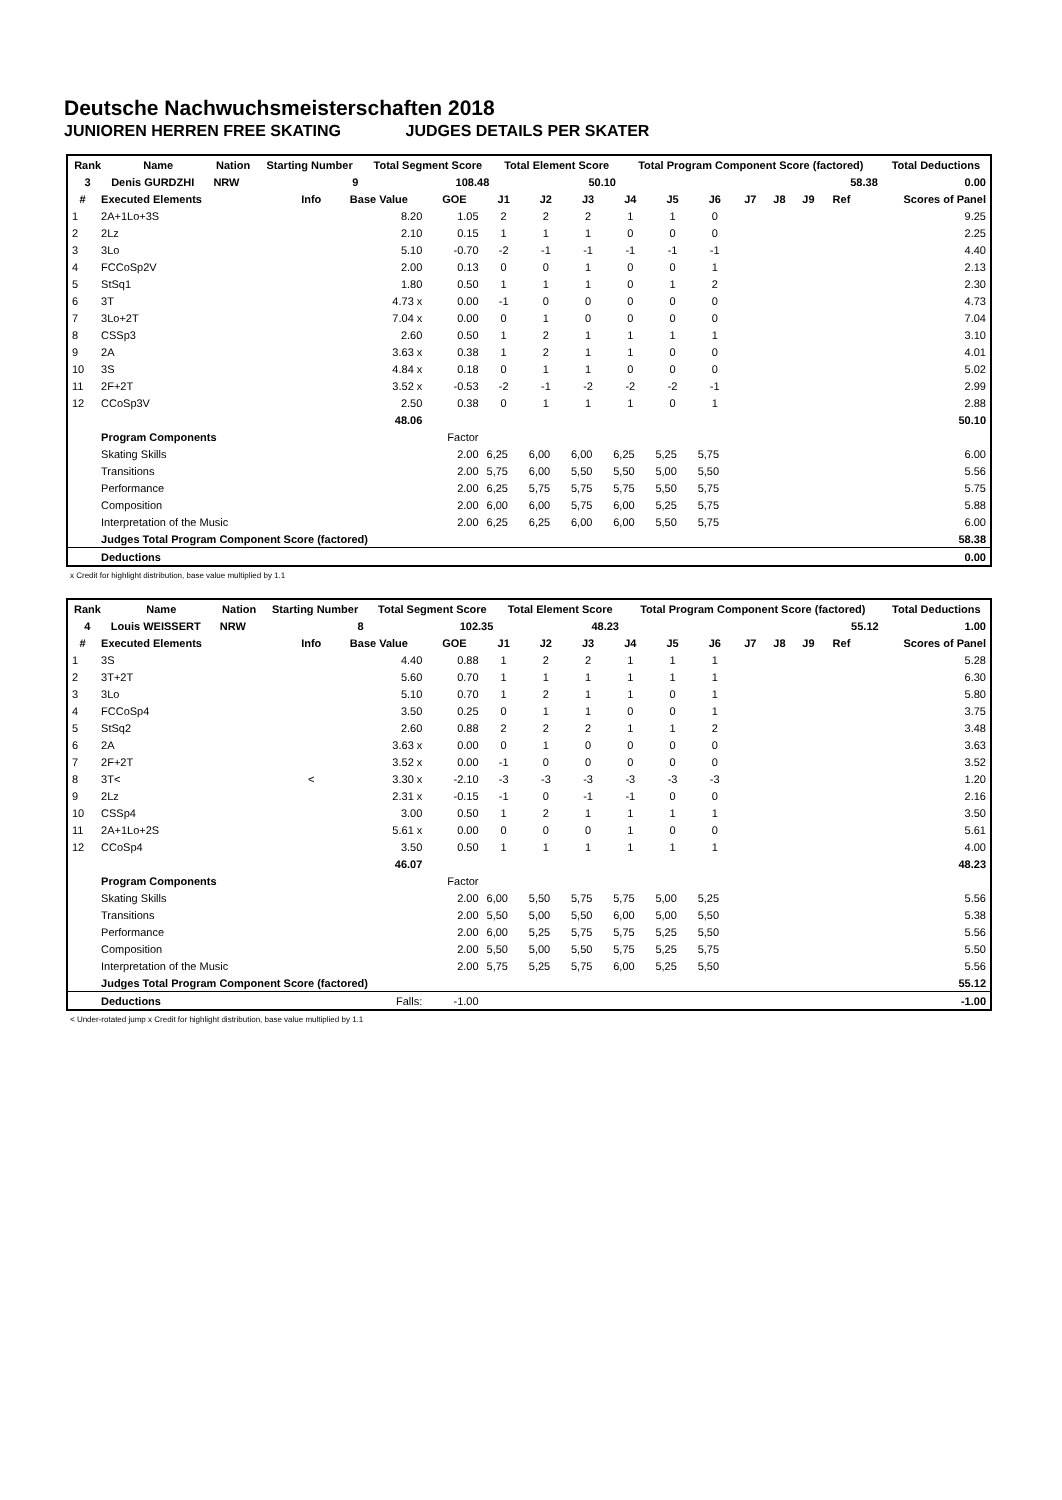Deutsche Nachwuchsmeisterschaften 2018
JUNIOREN HERREN FREE SKATING JUDGES DETAILS PER SKATER
| Rank | Name | Nation | Starting Number | Total Segment Score | Total Element Score | Total Program Component Score (factored) | Total Deductions |
| 3 | Denis GURDZHI | NRW | 9 | 108.48 | 50.10 | 58.38 | 0.00 |
| # | Executed Elements | Info | Base Value | GOE | J1 | J2 | J3 | J4 | J5 | J6 | J7 | J8 | J9 | Ref | Scores of Panel |
| --- | --- | --- | --- | --- | --- | --- | --- | --- | --- | --- | --- | --- | --- | --- | --- |
| 1 | 2A+1Lo+3S | | 8.20 | 1.05 | 2 | 2 | 2 | 1 | 1 | 0 | | | | | 9.25 |
| 2 | 2Lz | | 2.10 | 0.15 | 1 | 1 | 1 | 0 | 0 | 0 | | | | | 2.25 |
| 3 | 3Lo | | 5.10 | -0.70 | -2 | -1 | -1 | -1 | -1 | -1 | | | | | 4.40 |
| 4 | FCCoSp2V | | 2.00 | 0.13 | 0 | 0 | 1 | 0 | 0 | 1 | | | | | 2.13 |
| 5 | StSq1 | | 1.80 | 0.50 | 1 | 1 | 1 | 0 | 1 | 2 | | | | | 2.30 |
| 6 | 3T | | 4.73 x | 0.00 | -1 | 0 | 0 | 0 | 0 | 0 | | | | | 4.73 |
| 7 | 3Lo+2T | | 7.04 x | 0.00 | 0 | 1 | 0 | 0 | 0 | 0 | | | | | 7.04 |
| 8 | CSSp3 | | 2.60 | 0.50 | 1 | 2 | 1 | 1 | 1 | 1 | | | | | 3.10 |
| 9 | 2A | | 3.63 x | 0.38 | 1 | 2 | 1 | 1 | 0 | 0 | | | | | 4.01 |
| 10 | 3S | | 4.84 x | 0.18 | 0 | 1 | 1 | 0 | 0 | 0 | | | | | 5.02 |
| 11 | 2F+2T | | 3.52 x | -0.53 | -2 | -1 | -2 | -2 | -2 | -1 | | | | | 2.99 |
| 12 | CCoSp3V | | 2.50 | 0.38 | 0 | 1 | 1 | 1 | 0 | 1 | | | | | 2.88 |
| | | | 48.06 | | | | | | | | | | | | 50.10 |
| | Program Components | | | Factor | | | | | | | | | | | |
| | Skating Skills | | | 2.00 | 6,25 | 6,00 | 6,00 | 6,25 | 5,25 | 5,75 | | | | | 6.00 |
| | Transitions | | | 2.00 | 5,75 | 6,00 | 5,50 | 5,50 | 5,00 | 5,50 | | | | | 5.56 |
| | Performance | | | 2.00 | 6,25 | 5,75 | 5,75 | 5,75 | 5,50 | 5,75 | | | | | 5.75 |
| | Composition | | | 2.00 | 6,00 | 6,00 | 5,75 | 6,00 | 5,25 | 5,75 | | | | | 5.88 |
| | Interpretation of the Music | | | 2.00 | 6,25 | 6,25 | 6,00 | 6,00 | 5,50 | 5,75 | | | | | 6.00 |
| | Judges Total Program Component Score (factored) | | | | | | | | | | | | | | 58.38 |
| | Deductions | | | | | | | | | | | | | | 0.00 |
x Credit for highlight distribution, base value multiplied by 1.1
| Rank | Name | Nation | Starting Number | Total Segment Score | Total Element Score | Total Program Component Score (factored) | Total Deductions |
| 4 | Louis WEISSERT | NRW | 8 | 102.35 | 48.23 | 55.12 | 1.00 |
| # | Executed Elements | Info | Base Value | GOE | J1 | J2 | J3 | J4 | J5 | J6 | J7 | J8 | J9 | Ref | Scores of Panel |
| --- | --- | --- | --- | --- | --- | --- | --- | --- | --- | --- | --- | --- | --- | --- | --- |
| 1 | 3S | | 4.40 | 0.88 | 1 | 2 | 2 | 1 | 1 | 1 | | | | | 5.28 |
| 2 | 3T+2T | | 5.60 | 0.70 | 1 | 1 | 1 | 1 | 1 | 1 | | | | | 6.30 |
| 3 | 3Lo | | 5.10 | 0.70 | 1 | 2 | 1 | 1 | 0 | 1 | | | | | 5.80 |
| 4 | FCCoSp4 | | 3.50 | 0.25 | 0 | 1 | 1 | 0 | 0 | 1 | | | | | 3.75 |
| 5 | StSq2 | | 2.60 | 0.88 | 2 | 2 | 2 | 1 | 1 | 2 | | | | | 3.48 |
| 6 | 2A | | 3.63 x | 0.00 | 0 | 1 | 0 | 0 | 0 | 0 | | | | | 3.63 |
| 7 | 2F+2T | | 3.52 x | 0.00 | -1 | 0 | 0 | 0 | 0 | 0 | | | | | 3.52 |
| 8 | 3T< | < | 3.30 x | -2.10 | -3 | -3 | -3 | -3 | -3 | -3 | | | | | 1.20 |
| 9 | 2Lz | | 2.31 x | -0.15 | -1 | 0 | -1 | -1 | 0 | 0 | | | | | 2.16 |
| 10 | CSSp4 | | 3.00 | 0.50 | 1 | 2 | 1 | 1 | 1 | 1 | | | | | 3.50 |
| 11 | 2A+1Lo+2S | | 5.61 x | 0.00 | 0 | 0 | 0 | 1 | 0 | 0 | | | | | 5.61 |
| 12 | CCoSp4 | | 3.50 | 0.50 | 1 | 1 | 1 | 1 | 1 | 1 | | | | | 4.00 |
| | | | 46.07 | | | | | | | | | | | | 48.23 |
| | Program Components | | | Factor | | | | | | | | | | | |
| | Skating Skills | | | 2.00 | 6,00 | 5,50 | 5,75 | 5,75 | 5,00 | 5,25 | | | | | 5.56 |
| | Transitions | | | 2.00 | 5,50 | 5,00 | 5,50 | 6,00 | 5,00 | 5,50 | | | | | 5.38 |
| | Performance | | | 2.00 | 6,00 | 5,25 | 5,75 | 5,75 | 5,25 | 5,50 | | | | | 5.56 |
| | Composition | | | 2.00 | 5,50 | 5,00 | 5,50 | 5,75 | 5,25 | 5,75 | | | | | 5.50 |
| | Interpretation of the Music | | | 2.00 | 5,75 | 5,25 | 5,75 | 6,00 | 5,25 | 5,50 | | | | | 5.56 |
| | Judges Total Program Component Score (factored) | | | | | | | | | | | | | | 55.12 |
| | Deductions | | Falls: | -1.00 | | | | | | | | | | | -1.00 |
< Under-rotated jump x Credit for highlight distribution, base value multiplied by 1.1